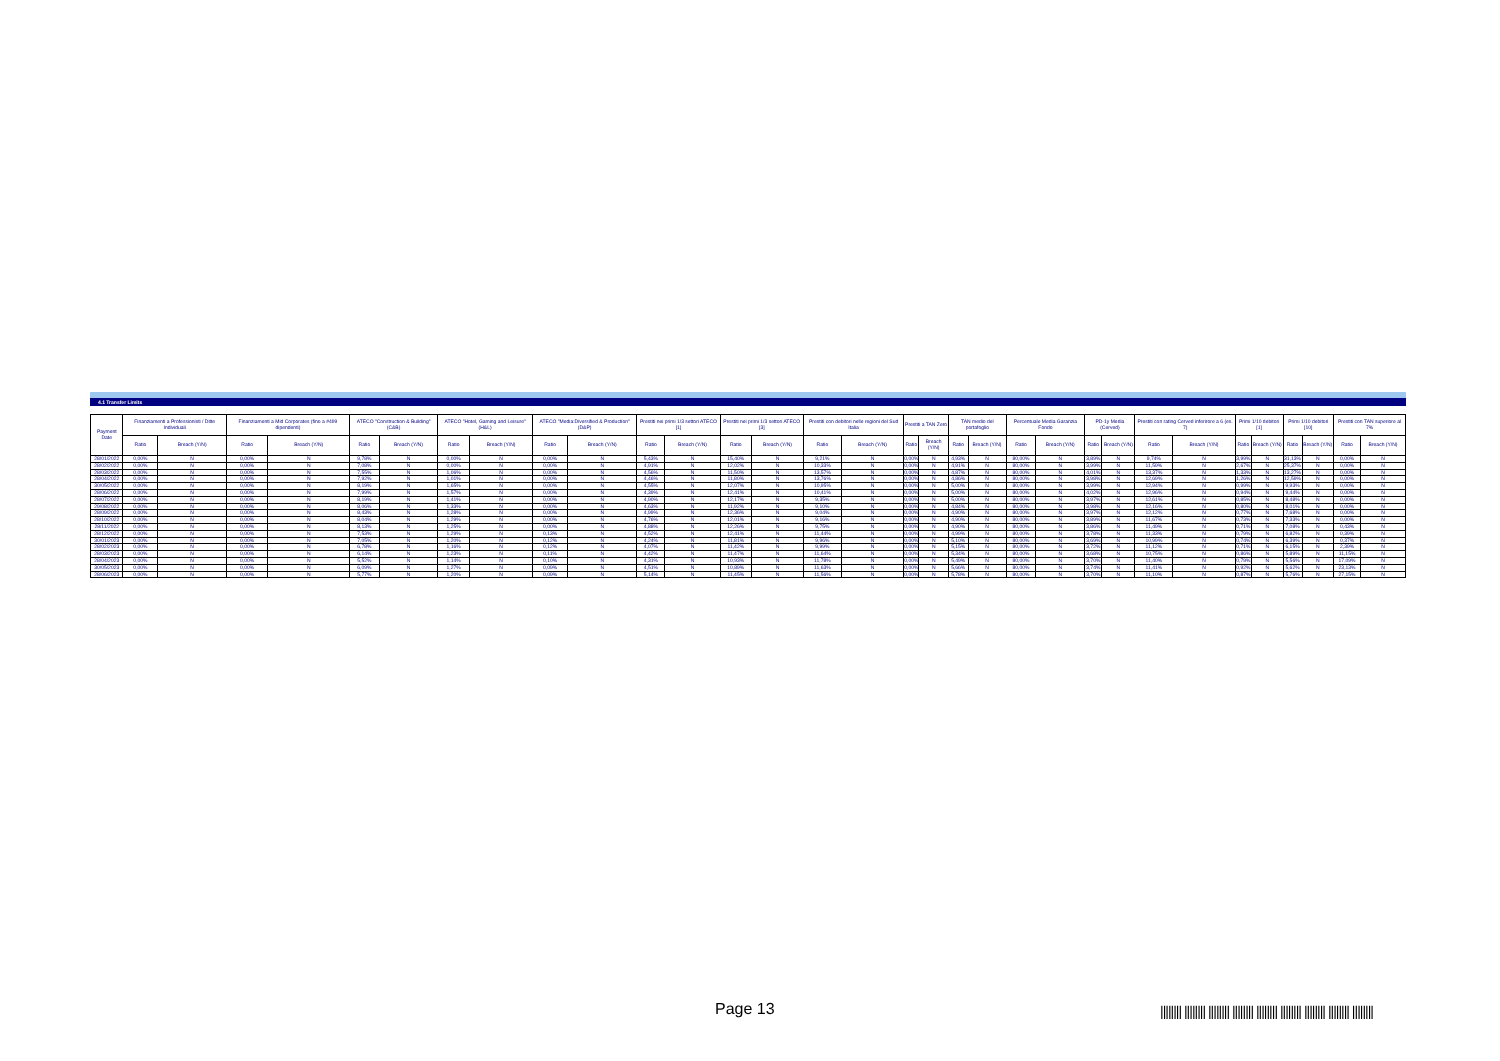4.1 Transfer Limits
| Payment Date | Finanziamenti a Professionisti / Ditte Individuali | | Finanziamenti a Mid Corporates (fino a #499 dipendenti) | | ATECO "Construction & Building" (C&B) | | ATECO "Hotel, Gaming and Leisure" (H&L) | | ATECO "Media:Diversified & Production" (D&P) | | Prestiti nei primi 1/3 settori ATECO [1] | | Prestiti nei primi 1/3 settori ATECO [3] | | Prestiti con debitori nelle regioni del Sud Italia | | Prestiti a TAN Zero | | TAN medio del portafoglio | | Percentuale Media Garanzia Fondo | | PD-1y Media (Cerved) | | Prestiti con rating Cerved inferirore a 6 (es. 7) | | Primi 1/10 debitori [1] | | Primi 1/10 debitori [10] | | Prestiti con TAN superiore al 7% | |
| --- | --- | --- | --- | --- | --- | --- | --- | --- | --- | --- | --- | --- | --- | --- | --- | --- | --- | --- | --- | --- | --- | --- | --- | --- | --- | --- | --- | --- | --- | --- | --- | --- |
| | Ratio | Breach (Y/N) | Ratio | Breach (Y/N) | Ratio | Breach (Y/N) | Ratio | Breach (Y/N) | Ratio | Breach (Y/N) | Ratio | Breach (Y/N) | Ratio | Breach (Y/N) | Ratio | Breach (Y/N) | Ratio | Breach (Y/N) | Ratio | Breach (Y/N) | Ratio | Breach (Y/N) | Ratio | Breach (Y/N) | Ratio | Breach (Y/N) | Ratio | Breach (Y/N) | Ratio | Breach (Y/N) | Ratio | Breach (Y/N) |
| 28/01/2022 | 0,00% | N | 0,00% | N | 9,78% | N | 0,00% | N | 0,00% | N | 5,43% | N | 15,40% | N | 9,21% | N | 0,00% | N | 4,93% | N | 80,00% | N | 3,89% | N | 9,74% | N | 3,99% | N | 31,13% | N | 0,00% | N |
| 28/02/2022 | 0,00% | N | 0,00% | N | 7,08% | N | 0,00% | N | 0,00% | N | 4,91% | N | 12,02% | N | 10,33% | N | 0,00% | N | 4,91% | N | 80,00% | N | 3,99% | N | 11,59% | N | 2,67% | N | 25,37% | N | 0,00% | N |
| 28/03/2022 | 0,00% | N | 0,00% | N | 7,55% | N | 1,06% | N | 0,00% | N | 4,56% | N | 11,50% | N | 13,57% | N | 0,00% | N | 4,87% | N | 80,00% | N | 4,01% | N | 13,37% | N | 1,33% | N | 13,27% | N | 0,00% | N |
| 28/04/2022 | 0,00% | N | 0,00% | N | 7,92% | N | 1,01% | N | 0,00% | N | 4,46% | N | 11,80% | N | 13,76% | N | 0,00% | N | 4,86% | N | 80,00% | N | 3,98% | N | 12,69% | N | 1,26% | N | 12,59% | N | 0,00% | N |
| 30/05/2022 | 0,00% | N | 0,00% | N | 8,19% | N | 1,65% | N | 0,00% | N | 4,55% | N | 12,07% | N | 10,95% | N | 0,00% | N | 5,00% | N | 80,00% | N | 3,99% | N | 12,94% | N | 0,99% | N | 9,93% | N | 0,00% | N |
| 28/06/2022 | 0,00% | N | 0,00% | N | 7,99% | N | 1,57% | N | 0,00% | N | 4,39% | N | 12,41% | N | 10,41% | N | 0,00% | N | 5,00% | N | 80,00% | N | 4,02% | N | 12,96% | N | 0,94% | N | 9,44% | N | 0,00% | N |
| 28/07/2022 | 0,00% | N | 0,00% | N | 8,19% | N | 1,41% | N | 0,00% | N | 4,90% | N | 12,17% | N | 9,35% | N | 0,00% | N | 5,00% | N | 80,00% | N | 3,97% | N | 12,61% | N | 0,85% | N | 8,48% | N | 0,00% | N |
| 29/08/2022 | 0,00% | N | 0,00% | N | 8,06% | N | 1,33% | N | 0,00% | N | 4,63% | N | 11,92% | N | 9,10% | N | 0,00% | N | 4,84% | N | 80,00% | N | 3,98% | N | 12,16% | N | 0,80% | N | 8,01% | N | 0,00% | N |
| 28/09/2022 | 0,00% | N | 0,00% | N | 8,43% | N | 1,28% | N | 0,00% | N | 4,99% | N | 12,36% | N | 9,04% | N | 0,00% | N | 4,90% | N | 80,00% | N | 3,97% | N | 12,12% | N | 0,77% | N | 7,68% | N | 0,00% | N |
| 28/10/2022 | 0,00% | N | 0,00% | N | 8,04% | N | 1,29% | N | 0,00% | N | 4,76% | N | 12,01% | N | 9,16% | N | 0,00% | N | 4,90% | N | 80,00% | N | 3,89% | N | 11,67% | N | 0,73% | N | 7,33% | N | 0,00% | N |
| 28/11/2022 | 0,00% | N | 0,00% | N | 8,13% | N | 1,25% | N | 0,00% | N | 4,88% | N | 12,26% | N | 9,75% | N | 0,00% | N | 4,90% | N | 80,00% | N | 3,86% | N | 11,49% | N | 0,71% | N | 7,08% | N | 0,43% | N |
| 28/12/2022 | 0,00% | N | 0,00% | N | 7,53% | N | 1,29% | N | 0,13% | N | 4,52% | N | 12,41% | N | 11,44% | N | 0,00% | N | 4,99% | N | 80,00% | N | 3,78% | N | 11,33% | N | 0,79% | N | 6,82% | N | 0,39% | N |
| 30/01/2023 | 0,00% | N | 0,00% | N | 7,05% | N | 1,20% | N | 0,12% | N | 4,24% | N | 11,81% | N | 9,96% | N | 0,00% | N | 5,10% | N | 80,00% | N | 3,69% | N | 10,99% | N | 0,74% | N | 6,39% | N | 0,37% | N |
| 28/02/2023 | 0,00% | N | 0,00% | N | 6,78% | N | 1,16% | N | 0,12% | N | 4,07% | N | 11,42% | N | 9,99% | N | 0,00% | N | 5,15% | N | 80,00% | N | 3,72% | N | 11,12% | N | 0,71% | N | 6,15% | N | 2,39% | N |
| 28/03/2023 | 0,00% | N | 0,00% | N | 6,14% | N | 1,23% | N | 0,11% | N | 4,42% | N | 11,47% | N | 11,64% | N | 0,00% | N | 5,34% | N | 80,00% | N | 3,68% | N | 10,75% | N | 0,86% | N | 5,89% | N | 11,15% | N |
| 28/04/2023 | 0,00% | N | 0,00% | N | 5,52% | N | 1,14% | N | 0,10% | N | 4,31% | N | 10,93% | N | 11,78% | N | 0,00% | N | 5,49% | N | 80,00% | N | 3,70% | N | 11,40% | N | 0,79% | N | 5,56% | N | 17,09% | N |
| 30/05/2023 | 0,00% | N | 0,00% | N | 6,09% | N | 1,27% | N | 0,09% | N | 4,51% | N | 10,89% | N | 11,63% | N | 0,00% | N | 5,66% | N | 80,00% | N | 3,74% | N | 11,41% | N | 0,92% | N | 5,62% | N | 23,13% | N |
| 28/06/2023 | 0,00% | N | 0,00% | N | 5,77% | N | 1,20% | N | 0,09% | N | 5,14% | N | 11,45% | N | 11,56% | N | 0,00% | N | 5,78% | N | 80,00% | N | 3,70% | N | 11,10% | N | 0,87% | N | 5,76% | N | 27,15% | N |
Page 13
|||||||| |||||||| |||||||| |||||||| |||||||| |||||||| |||||||| |||||||| ||||||||